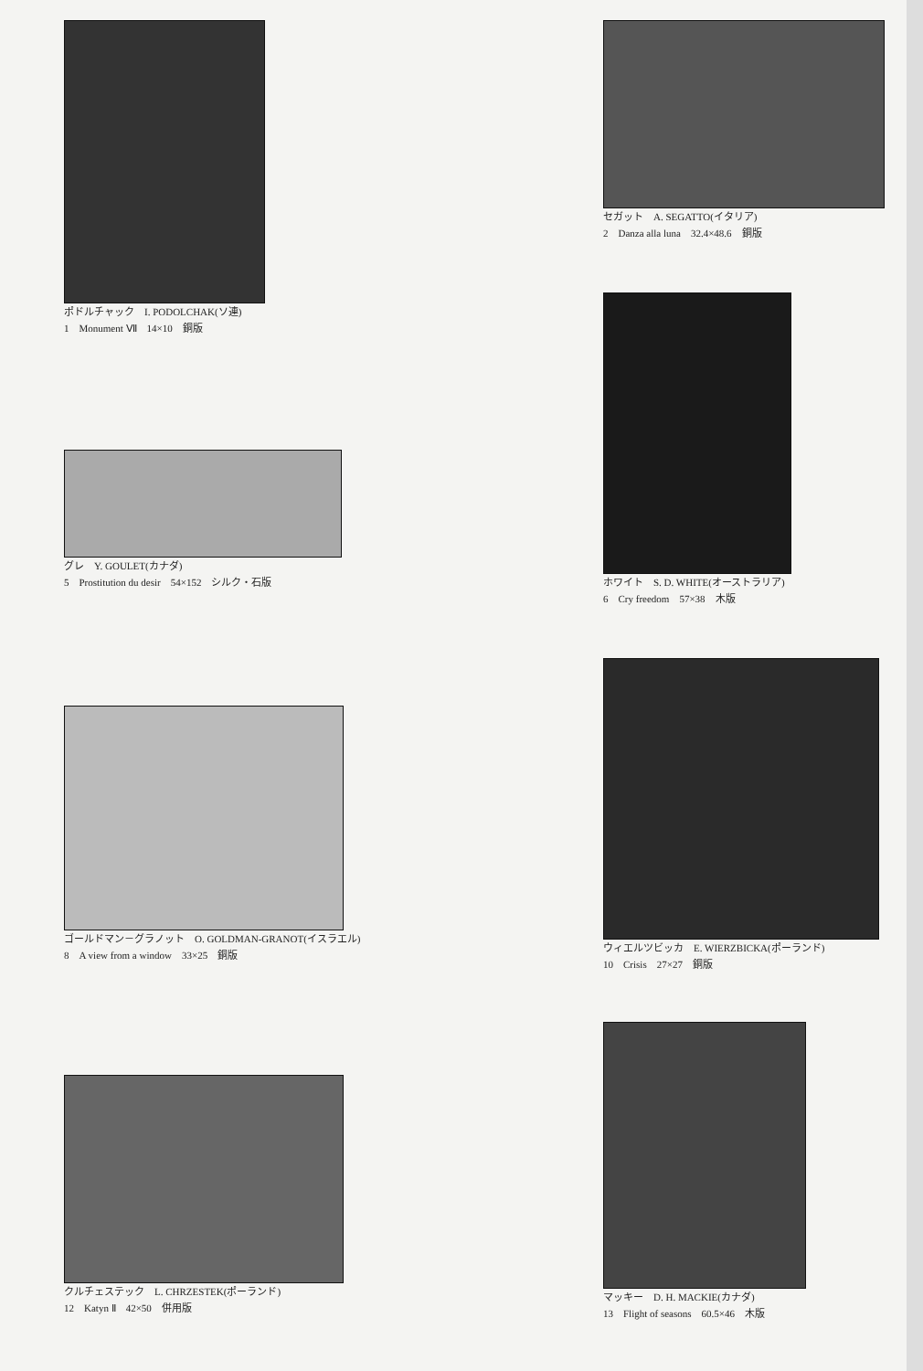ポドルチャック　I. PODOLCHAK(ソ連)
1　Monument Ⅶ　14×10　銅版
グレ　Y. GOULET(カナダ)
5　Prostitution du desir　54×152　シルク・石版
ゴールドマン－グラノット　O. GOLDMAN-GRANOT(イスラエル)
8　A view from a window　33×25　銅版
クルチェステック　L. CHRZESTEK(ポーランド)
12　Katyn Ⅱ　42×50　併用版
セガット　A. SEGATTO(イタリア)
2　Danza alla luna　32.4×48.6　銅版
ホワイト　S. D. WHITE(オーストラリア)
6　Cry freedom　57×38　木版
ウィエルツビッカ　E. WIERZBICKA(ポーランド)
10　Crisis　27×27　銅版
マッキー　D. H. MACKIE(カナダ)
13　Flight of seasons　60.5×46　木版